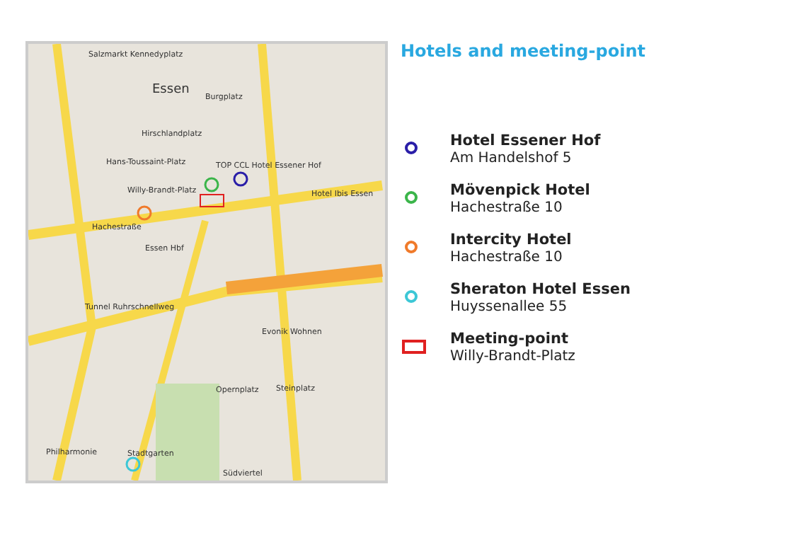Salzmarkt Kennedyplatz
Essen
Burgplatz
Hirschlandplatz
Hans-Toussaint-Platz
Willy-Brandt-Platz
TOP CCL Hotel Essener Hof
Hotel Ibis Essen
Hachestraße
Essen Hbf
Tunnel Ruhrschnellweg
Evonik Wohnen
Opernplatz Steinplatz
Philharmonie Stadtgarten
Südviertel
Hotels and meeting-point
Hotel Essener Hof
Am Handelshof 5
Mövenpick Hotel
Hachestraße 10
Intercity Hotel
Hachestraße 10
Sheraton Hotel Essen
Huyssenallee 55
Meeting-point
Willy-Brandt-Platz